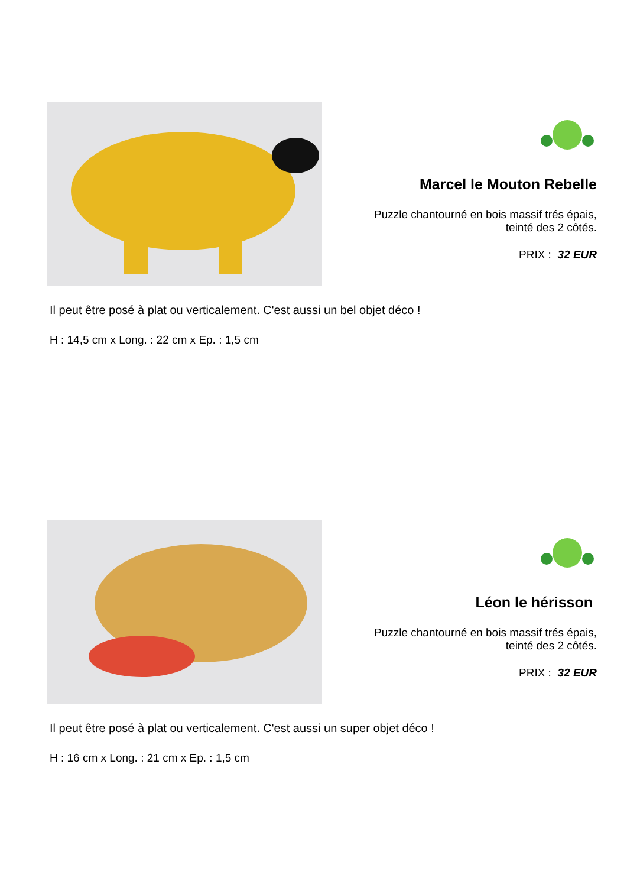Marcel le Mouton Rebelle
Puzzle chantourné en bois massif trés épais,
teinté des 2 côtés.
PRIX : 32 EUR
Il peut être posé à plat ou verticalement. C'est aussi un bel objet déco !
H : 14,5 cm x Long. : 22 cm x Ep. : 1,5 cm
Léon le hérisson
Puzzle chantourné en bois massif trés épais,
teinté des 2 côtés.
PRIX : 32 EUR
Il peut être posé à plat ou verticalement. C'est aussi un super objet déco !
H : 16 cm x Long. : 21 cm x Ep. : 1,5 cm